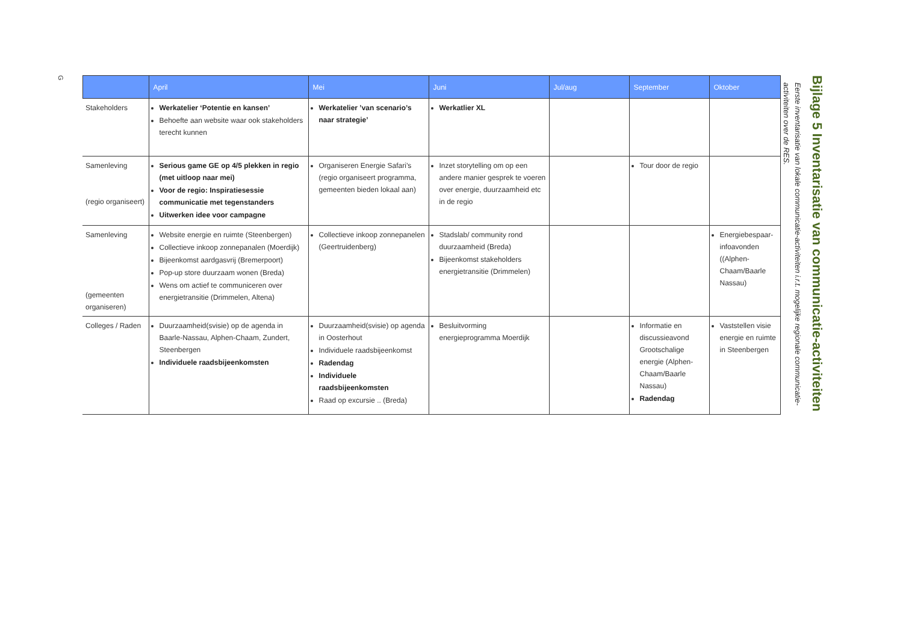Bijlage 5 Inventarisatie van communicatie-activiteiten
Eerste inventarisatie van lokale communicatie-activiteiten i.r.t. mogelijke regionale communicatie-activiteiten over de RES.
| | April | Mei | Juni | Jul/aug | September | Oktober |
| --- | --- | --- | --- | --- | --- | --- |
| Stakeholders | Werkatelier ‘Potentie en kansen’ Behoefte aan website waar ook stakeholders terecht kunnen | Werkatelier ’van scenario’s naar strategie’ | Werkatlier XL | | | |
| Samenleving (regio organiseert) | Serious game GE op 4/5 plekken in regio (met uitloop naar mei) Voor de regio: Inspiratiesessie communicatie met tegenstanders Uitwerken idee voor campagne | Organiseren Energie Safari’s (regio organiseert programma, gemeenten bieden lokaal aan) | Inzet storytelling om op een andere manier gesprek te voeren over energie, duurzaamheid etc in de regio | | Tour door de regio | |
| Samenleving (gemeenten organiseren) | Website energie en ruimte (Steenbergen) Collectieve inkoop zonnepanalen (Moerdijk) Bijeenkomst aardgasvrij (Bremerpoort) Pop-up store duurzaam wonen (Breda) Wens om actief te communiceren over energietransitie (Drimmelen, Altena) | Collectieve inkoop zonnepanelen (Geertruidenberg) | Stadslab/ community rond duurzaamheid (Breda) Bijeenkomst stakeholders energietransitie (Drimmelen) | | | Energiebespaar-infoavonden ((Alphen-Chaam/Baarle Nassau) |
| Colleges / Raden | Duurzaamheid(svisie) op de agenda in Baarle-Nassau, Alphen-Chaam, Zundert, Steenbergen Individuele raadsbijeenkomsten | Duurzaamheid(svisie) op agenda in Oosterhout Individuele raadsbijeenkomst Radendag Individuele raadsbijeenkomsten Raad op excursie .. (Breda) | Besluitvorming energieprogramma Moerdijk | | Informatie en discussieavond Grootschalige energie (Alphen-Chaam/Baarle Nassau) Radendag | Vaststellen visie energie en ruimte in Steenbergen |
G